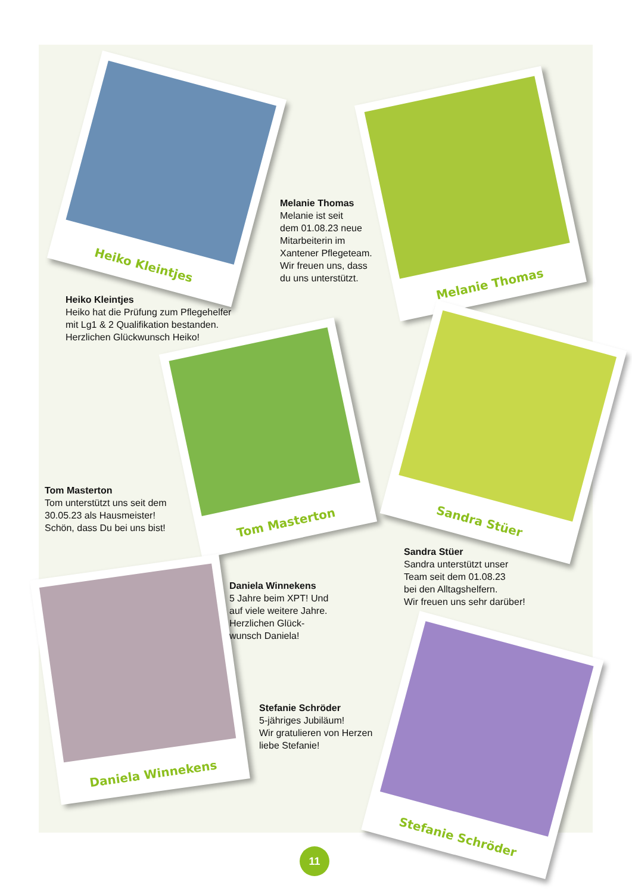Heiko Kleintjes
Melanie Thomas
Tom Masterton
Sandra Stüer
Daniela Winnekens
Stefanie Schröder
Melanie Thomas
Melanie ist seit
dem 01.08.23 neue
Mitarbeiterin im
Xantener Pflegeteam.
Wir freuen uns, dass
du uns unterstützt.
Heiko Kleintjes
Heiko hat die Prüfung zum Pflegehelfer
mit Lg1 & 2 Qualifikation bestanden.
Herzlichen Glückwunsch Heiko!
Tom Masterton
Tom unterstützt uns seit dem
30.05.23 als Hausmeister!
Schön, dass Du bei uns bist!
Sandra Stüer
Sandra unterstützt unser
Team seit dem 01.08.23
bei den Alltagshelfern.
Wir freuen uns sehr darüber!
Daniela Winnekens
5 Jahre beim XPT! Und
auf viele weitere Jahre.
Herzlichen Glück-
wunsch Daniela!
Stefanie Schröder
5-jähriges Jubiläum!
Wir gratulieren von Herzen
liebe Stefanie!
11